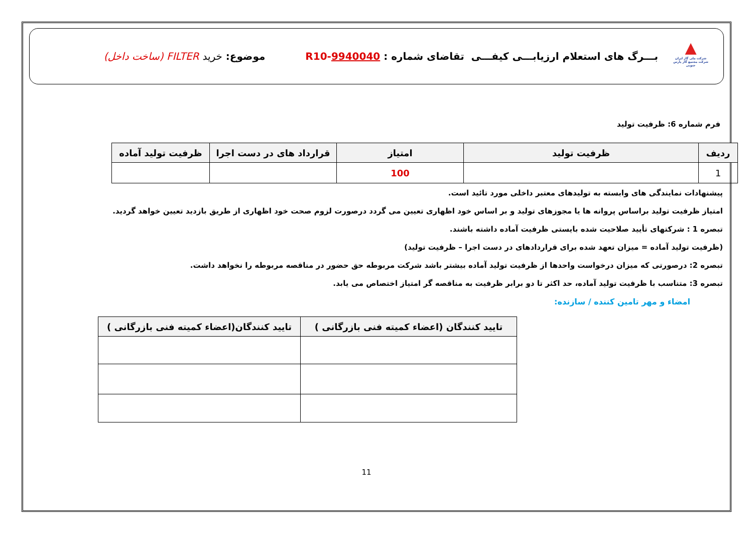▲
شرکت ملی گاز ایران
شرکت مجتمع گاز پارس جنوبی
بـــرگ های استعلام ارزیابـــی کیفـــی تقاضای شماره : 9940040-R10
موضوع: خرید FILTER (ساخت داخل)
فرم شماره 6: ظرفیت تولید
| ردیف | ظرفیت تولید | امتیاز | قرارداد های در دست اجرا | ظرفیت تولید آماده |
| --- | --- | --- | --- | --- |
| 1 | | 100 | | |
پیشنهادات نمایندگی های وابسته به تولیدهای معتبر داخلی مورد تائید است.
امتیاز ظرفیت تولید براساس پروانه ها یا مجوزهای تولید و بر اساس خود اظهاری تعیین می گردد درصورت لزوم صحت خود اظهاری از طریق بازدید تعیین خواهد گردید.
تبصره 1 : شرکتهای تأیید صلاحیت شده بایستی ظرفیت آماده داشته باشند.
(ظرفیت تولید آماده = میزان تعهد شده برای قراردادهای در دست اجرا – ظرفیت تولید)
تبصره 2: درصورتی که میزان درخواست واحدها از ظرفیت تولید آماده بیشتر باشد شرکت مربوطه حق حضور در مناقصه مربوطه را نخواهد داشت.
تبصره 3: متناسب با ظرفیت تولید آماده، حد اکثر تا دو برابر ظرفیت به مناقصه گر امتیاز اختصاص می یابد.
امضاء و مهر تامین کننده / سازنده:
| تایید کنندگان (اعضاء کمیته فنی بازرگانی ) | تایید کنندگان(اعضاء کمیته فنی بازرگانی ) |
| --- | --- |
11